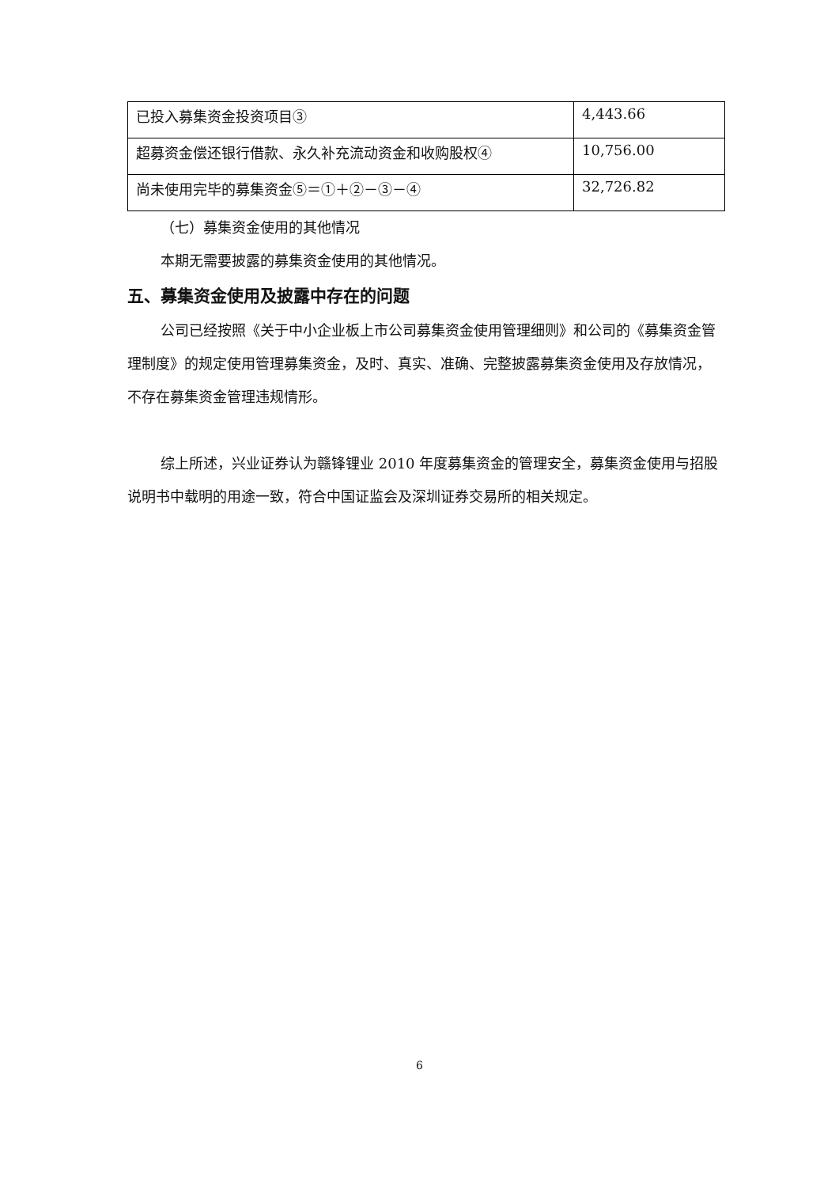| 已投入募集资金投资项目③ | 4,443.66 |
| 超募资金偿还银行借款、永久补充流动资金和收购股权④ | 10,756.00 |
| 尚未使用完毕的募集资金⑤＝①＋②－③－④ | 32,726.82 |
（七）募集资金使用的其他情况
本期无需要披露的募集资金使用的其他情况。
五、募集资金使用及披露中存在的问题
公司已经按照《关于中小企业板上市公司募集资金使用管理细则》和公司的《募集资金管理制度》的规定使用管理募集资金，及时、真实、准确、完整披露募集资金使用及存放情况，不存在募集资金管理违规情形。
综上所述，兴业证券认为赣锋锂业 2010 年度募集资金的管理安全，募集资金使用与招股说明书中载明的用途一致，符合中国证监会及深圳证券交易所的相关规定。
6